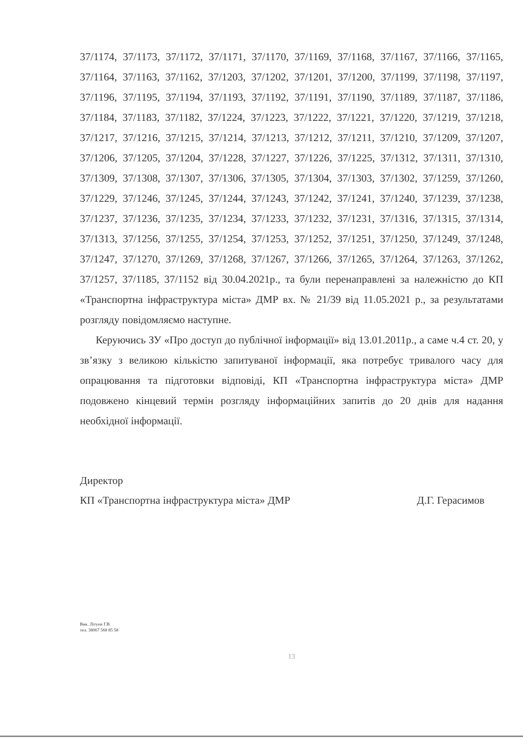37/1174, 37/1173, 37/1172, 37/1171, 37/1170, 37/1169, 37/1168, 37/1167, 37/1166, 37/1165, 37/1164, 37/1163, 37/1162, 37/1203, 37/1202, 37/1201, 37/1200, 37/1199, 37/1198, 37/1197, 37/1196, 37/1195, 37/1194, 37/1193, 37/1192, 37/1191, 37/1190, 37/1189, 37/1187, 37/1186, 37/1184, 37/1183, 37/1182, 37/1224, 37/1223, 37/1222, 37/1221, 37/1220, 37/1219, 37/1218, 37/1217, 37/1216, 37/1215, 37/1214, 37/1213, 37/1212, 37/1211, 37/1210, 37/1209, 37/1207, 37/1206, 37/1205, 37/1204, 37/1228, 37/1227, 37/1226, 37/1225, 37/1312, 37/1311, 37/1310, 37/1309, 37/1308, 37/1307, 37/1306, 37/1305, 37/1304, 37/1303, 37/1302, 37/1259, 37/1260, 37/1229, 37/1246, 37/1245, 37/1244, 37/1243, 37/1242, 37/1241, 37/1240, 37/1239, 37/1238, 37/1237, 37/1236, 37/1235, 37/1234, 37/1233, 37/1232, 37/1231, 37/1316, 37/1315, 37/1314, 37/1313, 37/1256, 37/1255, 37/1254, 37/1253, 37/1252, 37/1251, 37/1250, 37/1249, 37/1248, 37/1247, 37/1270, 37/1269, 37/1268, 37/1267, 37/1266, 37/1265, 37/1264, 37/1263, 37/1262, 37/1257, 37/1185, 37/1152 від 30.04.2021р., та були перенаправлені за належністю до КП «Транспортна інфраструктура міста» ДМР вх. № 21/39 від 11.05.2021 р., за результатами розгляду повідомляємо наступне.
Керуючись ЗУ «Про доступ до публічної інформації» від 13.01.2011р., а саме ч.4 ст. 20, у зв’язку з великою кількістю запитуваної інформації, яка потребує тривалого часу для опрацювання та підготовки відповіді, КП «Транспортна інфраструктура міста» ДМР подовжено кінцевий термін розгляду інформаційних запитів до 20 днів для надання необхідної інформації.
Директор
КП «Транспортна інфраструктура міста» ДМР Д.Г. Герасимов
Вик. Літунв Г.В.
тел. 38067 568 85 58
13